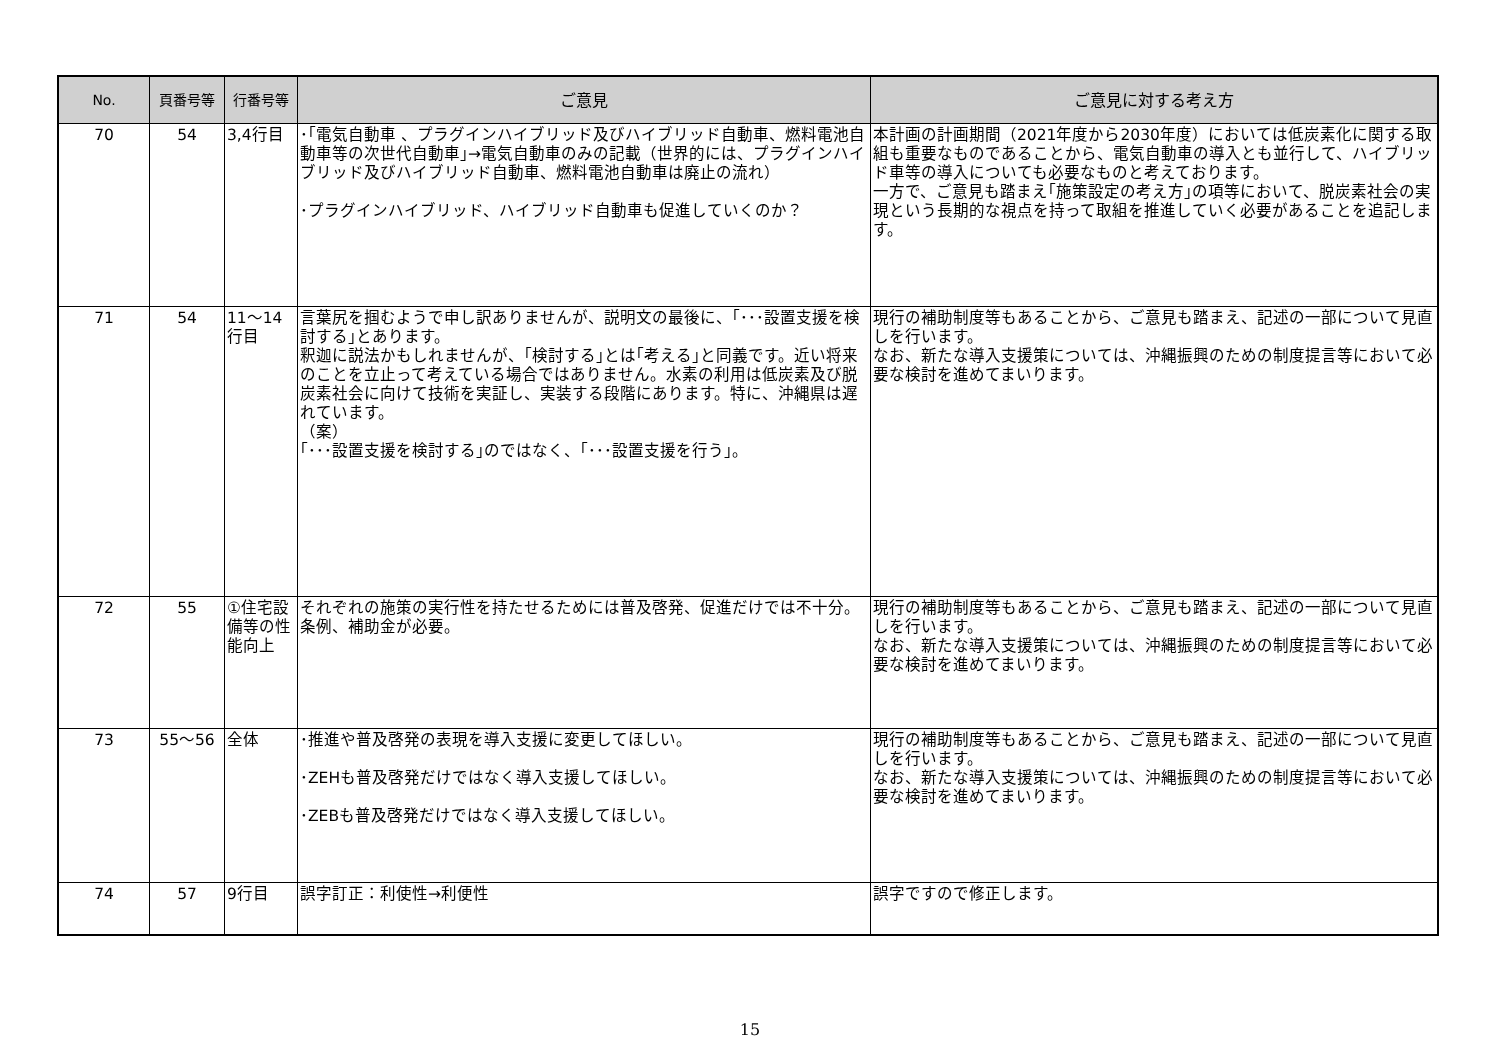| No. | 頁番号等 | 行番号等 | ご意見 | ご意見に対する考え方 |
| --- | --- | --- | --- | --- |
| 70 | 54 | 3,4行目 | ･｢電気自動車 、プラグインハイブリッド及びハイブリッド自動車、燃料電池自動車等の次世代自動車｣→電気自動車のみの記載（世界的には、プラグインハイブリッド及びハイブリッド自動車、燃料電池自動車は廃止の流れ） ･プラグインハイブリッド、ハイブリッド自動車も促進していくのか？ | 本計画の計画期間（2021年度から2030年度）においては低炭素化に関する取組も重要なものであることから、電気自動車の導入とも並行して、ハイブリッド車等の導入についても必要なものと考えております。 一方で、ご意見も踏まえ｢施策設定の考え方｣の項等において、脱炭素社会の実現という長期的な視点を持って取組を推進していく必要があることを追記します。 |
| 71 | 54 | 11～14行目 | 言葉尻を掴むようで申し訳ありませんが、説明文の最後に、｢･･･設置支援を検討する｣とあります。 釈迦に説法かもしれませんが、｢検討する｣とは｢考える｣と同義です。近い将来のことを立止って考えている場合ではありません。水素の利用は低炭素及び脱炭素社会に向けて技術を実証し、実装する段階にあります。特に、沖縄県は遅れています。 （案） ｢･･･設置支援を検討する｣のではなく、｢･･･設置支援を行う｣。 | 現行の補助制度等もあることから、ご意見も踏まえ、記述の一部について見直しを行います。 なお、新たな導入支援策については、沖縄振興のための制度提言等において必要な検討を進めてまいります。 |
| 72 | 55 | ①住宅設備等の性能向上 | それぞれの施策の実行性を持たせるためには普及啓発、促進だけでは不十分。条例、補助金が必要。 | 現行の補助制度等もあることから、ご意見も踏まえ、記述の一部について見直しを行います。 なお、新たな導入支援策については、沖縄振興のための制度提言等において必要な検討を進めてまいります。 |
| 73 | 55～56 | 全体 | ･推進や普及啓発の表現を導入支援に変更してほしい。 ･ZEHも普及啓発だけではなく導入支援してほしい。 ･ZEBも普及啓発だけではなく導入支援してほしい。 | 現行の補助制度等もあることから、ご意見も踏まえ、記述の一部について見直しを行います。 なお、新たな導入支援策については、沖縄振興のための制度提言等において必要な検討を進めてまいります。 |
| 74 | 57 | 9行目 | 誤字訂正：利使性→利便性 | 誤字ですので修正します。 |
15